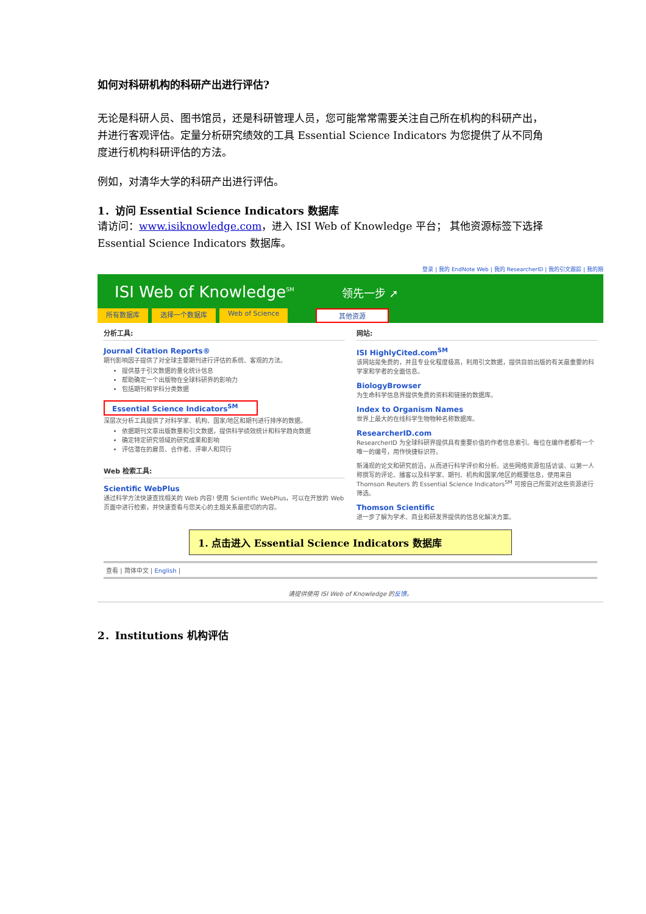如何对科研机构的科研产出进行评估?
无论是科研人员、图书馆员，还是科研管理人员，您可能常常需要关注自己所在机构的科研产出，并进行客观评估。定量分析研究绩效的工具 Essential Science Indicators 为您提供了从不同角度进行机构科研评估的方法。
例如，对清华大学的科研产出进行评估。
1．访问 Essential Science Indicators 数据库
请访问：www.isiknowledge.com，进入 ISI Web of Knowledge 平台； 其他资源标签下选择 Essential Science Indicators 数据库。
登录 | 我的 EndNote Web | 我的 ResearcherID | 我的引文跟踪 | 我的期
ISI Web of Knowledge<sup>SM</sup> 领先一步 ➚
所有数据库 选择一个数据库 Web of Science 其他资源
分析工具:
Journal Citation Reports®
期刊影响因子提供了对全球主要期刊进行评估的系统、客观的方法。
提供基于引文数据的量化统计信息
帮助确定一个出版物在全球科研界的影响力
包括期刊和学科分类数据
Essential Science Indicators<sup>SM</sup>
深层次分析工具提供了对科学家、机构、国家/地区和期刊进行排序的数据。
依据期刊文章出版数量和引文数据，提供科学绩效统计和科学趋向数据
确定特定研究领域的研究成果和影响
评估潜在的雇员、合作者、评审人和同行
Web 检索工具:
Scientific WebPlus
通过科学方法快速查找相关的 Web 内容! 使用 Scientific WebPlus，可以在开放的 Web 页面中进行检索，并快速查看与您关心的主题关系最密切的内容。
网站:
ISI HighlyCited.com<sup>SM</sup>
该网站是免费的，并且专业化程度极高，利用引文数据，提供目前出版的有关最重要的科学家和学者的全面信息。
BiologyBrowser
为生命科学信息界提供免费的资料和链接的数据库。
Index to Organism Names
世界上最大的在线科学生物物种名称数据库。
ResearcherID.com
ResearcherID 为全球科研界提供具有重要价值的作者信息索引。每位在编作者都有一个唯一的编号，用作快捷标识符。
新涌现的论文和研究前沿，从而进行科学评价和分析。这些网络资源包括访谈、以第一人称撰写的评论、播客以及科学家、期刊、机构和国家/地区的概要信息，使用来自 Thomson Reuters 的 Essential Science Indicators<sup>SM</sup> 可按自己所需对这些资源进行筛选。
Thomson Scientific
进一步了解为学术、商业和研发界提供的信息化解决方案。
1. 点击进入 Essential Science Indicators 数据库
查看 | 简体中文 | English |
请提供使用 ISI Web of Knowledge 的反馈。
2．Institutions 机构评估